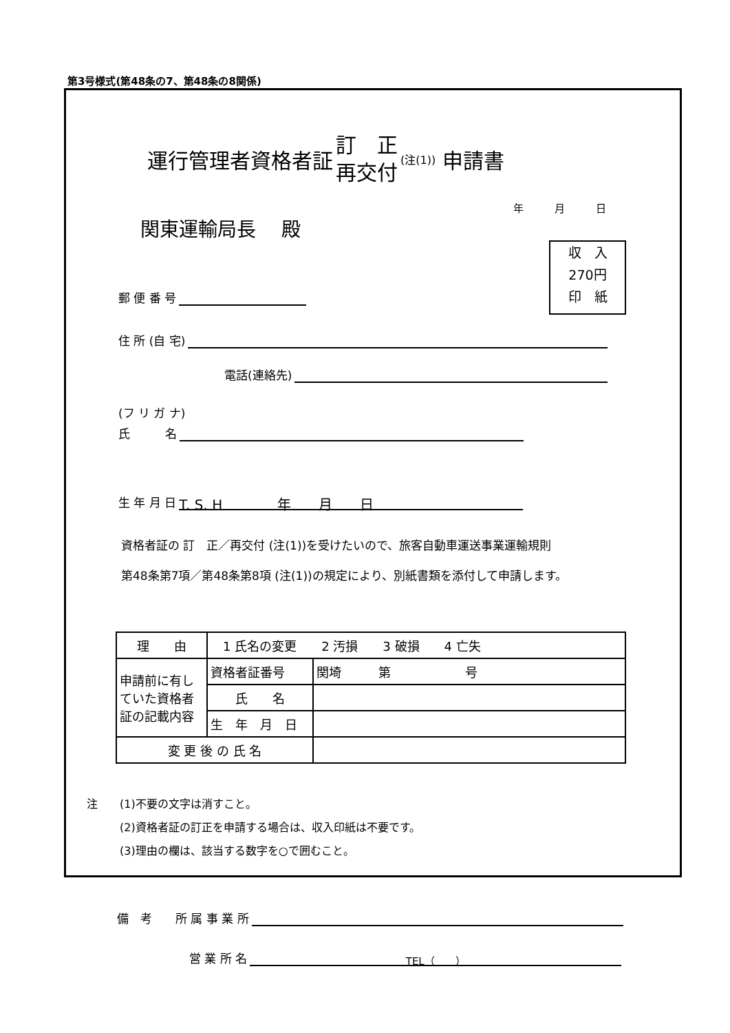第3号様式(第48条の7、第48条の8関係)
運行管理者資格者証 訂　正 再交付 (注(1)) 申請書
年 月 日
関東運輸局長　 殿
収　入
270円
印　紙
郵 便 番 号
住 所 (自 宅)
電話(連絡先)
(フ リ ガ ナ)
氏　　　名
生 年 月 日 T. S. H　　　　年　　月　　日
資格者証の 訂　正／再交付 (注(1))を受けたいので、旅客自動車運送事業運輸規則
第48条第7項／第48条第8項 (注(1))の規定により、別紙書類を添付して申請します。
| 理 由 | 1 氏名の変更 2 汚損 3 破損 4 亡失 | |
| 申請前に有していた資格者証の記載内容 | 資格者証番号 | 関埼 第 号 |
| | 氏 名 | |
| | 生 年 月 日 | |
| 変 更 後 の 氏 名 | | |
注　　(1)不要の文字は消すこと。
　　　(2)資格者証の訂正を申請する場合は、収入印紙は不要です。
　　　(3)理由の欄は、該当する数字を○で囲むこと。
備　考　　所 属 事 業 所
営 業 所 名 TEL（　　）